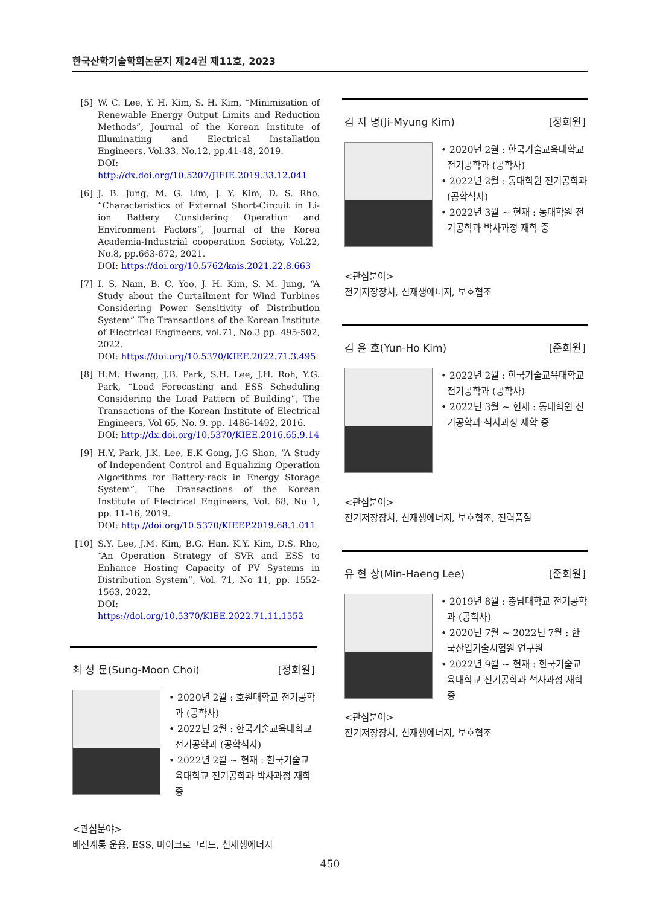한국산학기술학회논문지 제24권 제11호, 2023
[5] W. C. Lee, Y. H. Kim, S. H. Kim, “Minimization of Renewable Energy Output Limits and Reduction Methods”, Journal of the Korean Institute of Illuminating and Electrical Installation Engineers, Vol.33, No.12, pp.41-48, 2019.
DOI: http://dx.doi.org/10.5207/JIEIE.2019.33.12.041
[6] J. B. Jung, M. G. Lim, J. Y. Kim, D. S. Rho. “Characteristics of External Short-Circuit in Li-ion Battery Considering Operation and Environment Factors”, Journal of the Korea Academia-Industrial cooperation Society, Vol.22, No.8, pp.663-672, 2021.
DOI: https://doi.org/10.5762/kais.2021.22.8.663
[7] I. S. Nam, B. C. Yoo, J. H. Kim, S. M. Jung, “A Study about the Curtailment for Wind Turbines Considering Power Sensitivity of Distribution System” The Transactions of the Korean Institute of Electrical Engineers, vol.71, No.3 pp. 495-502, 2022.
DOI: https://doi.org/10.5370/KIEE.2022.71.3.495
[8] H.M. Hwang, J.B. Park, S.H. Lee, J.H. Roh, Y.G. Park, “Load Forecasting and ESS Scheduling Considering the Load Pattern of Building”, The Transactions of the Korean Institute of Electrical Engineers, Vol 65, No. 9, pp. 1486-1492, 2016.
DOI: http://dx.doi.org/10.5370/KIEE.2016.65.9.14
[9] H.Y, Park, J.K, Lee, E.K Gong, J.G Shon, “A Study of Independent Control and Equalizing Operation Algorithms for Battery-rack in Energy Storage System”, The Transactions of the Korean Institute of Electrical Engineers, Vol. 68, No 1, pp. 11-16, 2019.
DOI: http://doi.org/10.5370/KIEEP.2019.68.1.011
[10] S.Y. Lee, J.M. Kim, B.G. Han, K.Y. Kim, D.S. Rho, “An Operation Strategy of SVR and ESS to Enhance Hosting Capacity of PV Systems in Distribution System”, Vol. 71, No 11, pp. 1552-1563, 2022.
DOI: https://doi.org/10.5370/KIEE.2022.71.11.1552
최 성 문(Sung-Moon Choi) [정회원]
• 2020년 2월 : 호원대학교 전기공학과 (공학사)
• 2022년 2월 : 한국기술교육대학교 전기공학과 (공학석사)
• 2022년 2월 ~ 현재 : 한국기술교육대학교 전기공학과 박사과정 재학 중
<관심분야>
배전계통 운용, ESS, 마이크로그리드, 신재생에너지
김 지 명(Ji-Myung Kim) [정회원]
• 2020년 2월 : 한국기술교육대학교 전기공학과 (공학사)
• 2022년 2월 : 동대학원 전기공학과 (공학석사)
• 2022년 3월 ~ 현재 : 동대학원 전기공학과 박사과정 재학 중
<관심분야>
전기저장장치, 신재생에너지, 보호협조
김 윤 호(Yun-Ho Kim) [준회원]
• 2022년 2월 : 한국기술교육대학교 전기공학과 (공학사)
• 2022년 3월 ~ 현재 : 동대학원 전기공학과 석사과정 재학 중
<관심분야>
전기저장장치, 신재생에너지, 보호협조, 전력품질
유 현 상(Min-Haeng Lee) [준회원]
• 2019년 8월 : 충남대학교 전기공학과 (공학사)
• 2020년 7월 ~ 2022년 7월 : 한국산업기술시험원 연구원
• 2022년 9월 ~ 현재 : 한국기술교육대학교 전기공학과 석사과정 재학 중
<관심분야>
전기저장장치, 신재생에너지, 보호협조
450